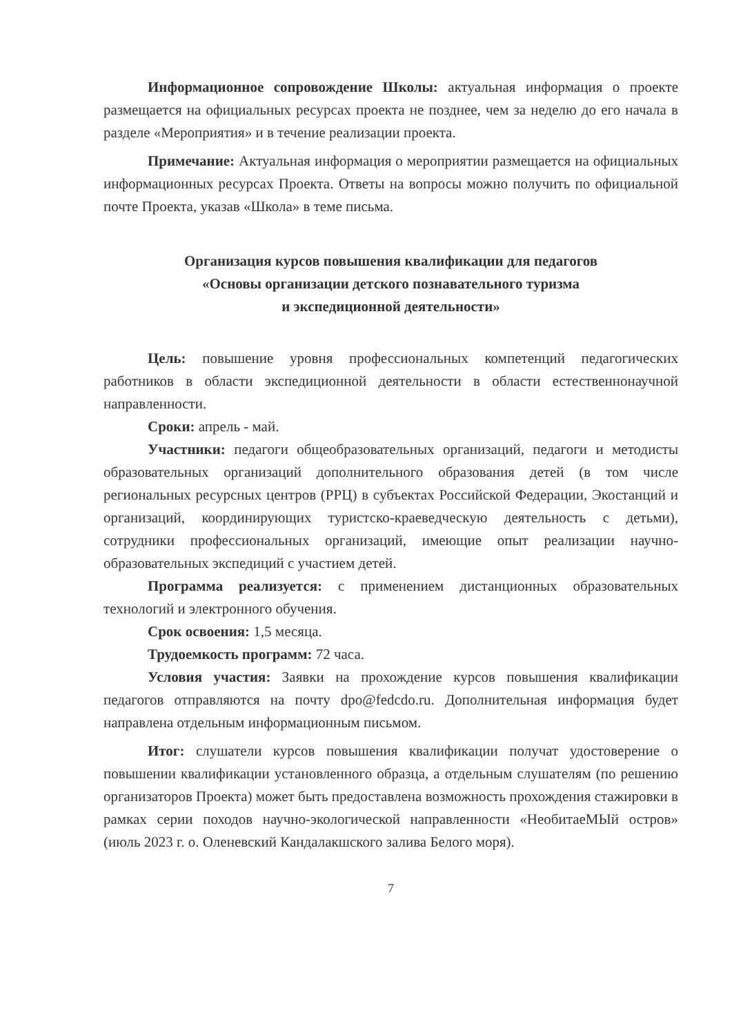Информационное сопровождение Школы: актуальная информация о проекте размещается на официальных ресурсах проекта не позднее, чем за неделю до его начала в разделе «Мероприятия» и в течение реализации проекта.
Примечание: Актуальная информация о мероприятии размещается на официальных информационных ресурсах Проекта. Ответы на вопросы можно получить по официальной почте Проекта, указав «Школа» в теме письма.
Организация курсов повышения квалификации для педагогов
«Основы организации детского познавательного туризма
и экспедиционной деятельности»
Цель: повышение уровня профессиональных компетенций педагогических работников в области экспедиционной деятельности в области естественнонаучной направленности.
Сроки: апрель - май.
Участники: педагоги общеобразовательных организаций, педагоги и методисты образовательных организаций дополнительного образования детей (в том числе региональных ресурсных центров (РРЦ) в субъектах Российской Федерации, Экостанций и организаций, координирующих туристско-краеведческую деятельность с детьми), сотрудники профессиональных организаций, имеющие опыт реализации научно-образовательных экспедиций с участием детей.
Программа реализуется: с применением дистанционных образовательных технологий и электронного обучения.
Срок освоения: 1,5 месяца.
Трудоемкость программ: 72 часа.
Условия участия: Заявки на прохождение курсов повышения квалификации педагогов отправляются на почту dpo@fedcdo.ru. Дополнительная информация будет направлена отдельным информационным письмом.
Итог: слушатели курсов повышения квалификации получат удостоверение о повышении квалификации установленного образца, а отдельным слушателям (по решению организаторов Проекта) может быть предоставлена возможность прохождения стажировки в рамках серии походов научно-экологической направленности «НеобитаеМЫй остров» (июль 2023 г. о. Оленевский Кандалакшского залива Белого моря).
7